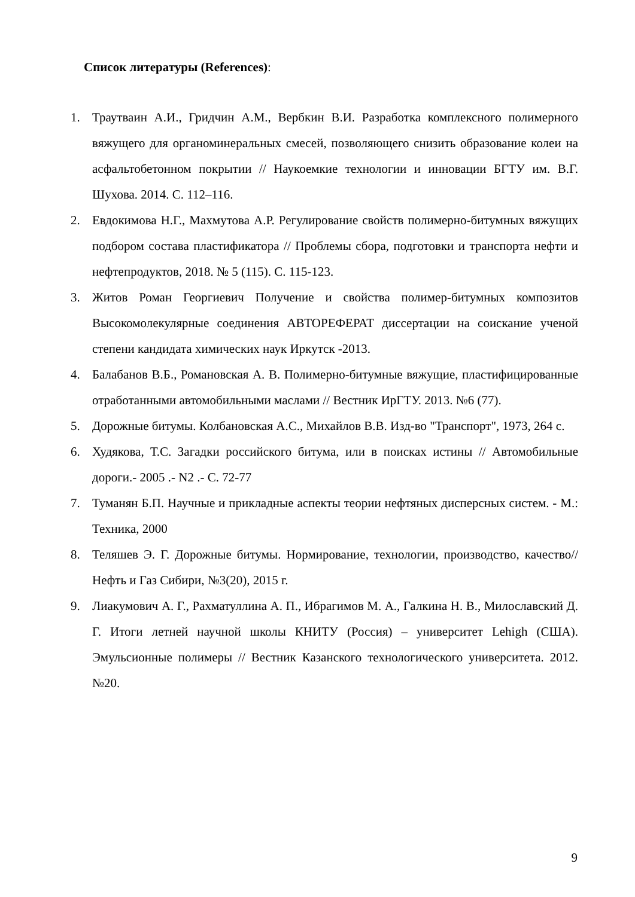Список литературы (References):
1. Траутваин А.И., Гридчин А.М., Вербкин В.И. Разработка комплексного полимерного вяжущего для органоминеральных смесей, позволяющего снизить образование колеи на асфальтобетонном покрытии // Наукоемкие технологии и инновации БГТУ им. В.Г. Шухова. 2014. С. 112–116.
2. Евдокимова Н.Г., Махмутова А.Р. Регулирование свойств полимерно-битумных вяжущих подбором состава пластификатора // Проблемы сбора, подготовки и транспорта нефти и нефтепродуктов, 2018. № 5 (115). С. 115-123.
3. Житов Роман Георгиевич Получение и свойства полимер-битумных композитов Высокомолекулярные соединения АВТОРЕФЕРАТ диссертации на соискание ученой степени кандидата химических наук Иркутск -2013.
4. Балабанов В.Б., Романовская А. В. Полимерно-битумные вяжущие, пластифицированные отработанными автомобильными маслами // Вестник ИрГТУ. 2013. №6 (77).
5. Дорожные битумы. Колбановская А.С., Михайлов В.В. Изд-во "Транспорт", 1973, 264 с.
6. Худякова, Т.С. Загадки российского битума, или в поисках истины // Автомобильные дороги.- 2005 .- N2 .- С. 72-77
7. Туманян Б.П. Научные и прикладные аспекты теории нефтяных дисперсных систем. - М.: Техника, 2000
8. Теляшев Э. Г. Дорожные битумы. Нормирование, технологии, производство, качество// Нефть и Газ Сибири, №3(20), 2015 г.
9. Лиакумович А. Г., Рахматуллина А. П., Ибрагимов М. А., Галкина Н. В., Милославский Д. Г. Итоги летней научной школы КНИТУ (Россия) – университет Lehigh (США). Эмульсионные полимеры // Вестник Казанского технологического университета. 2012. №20.
9